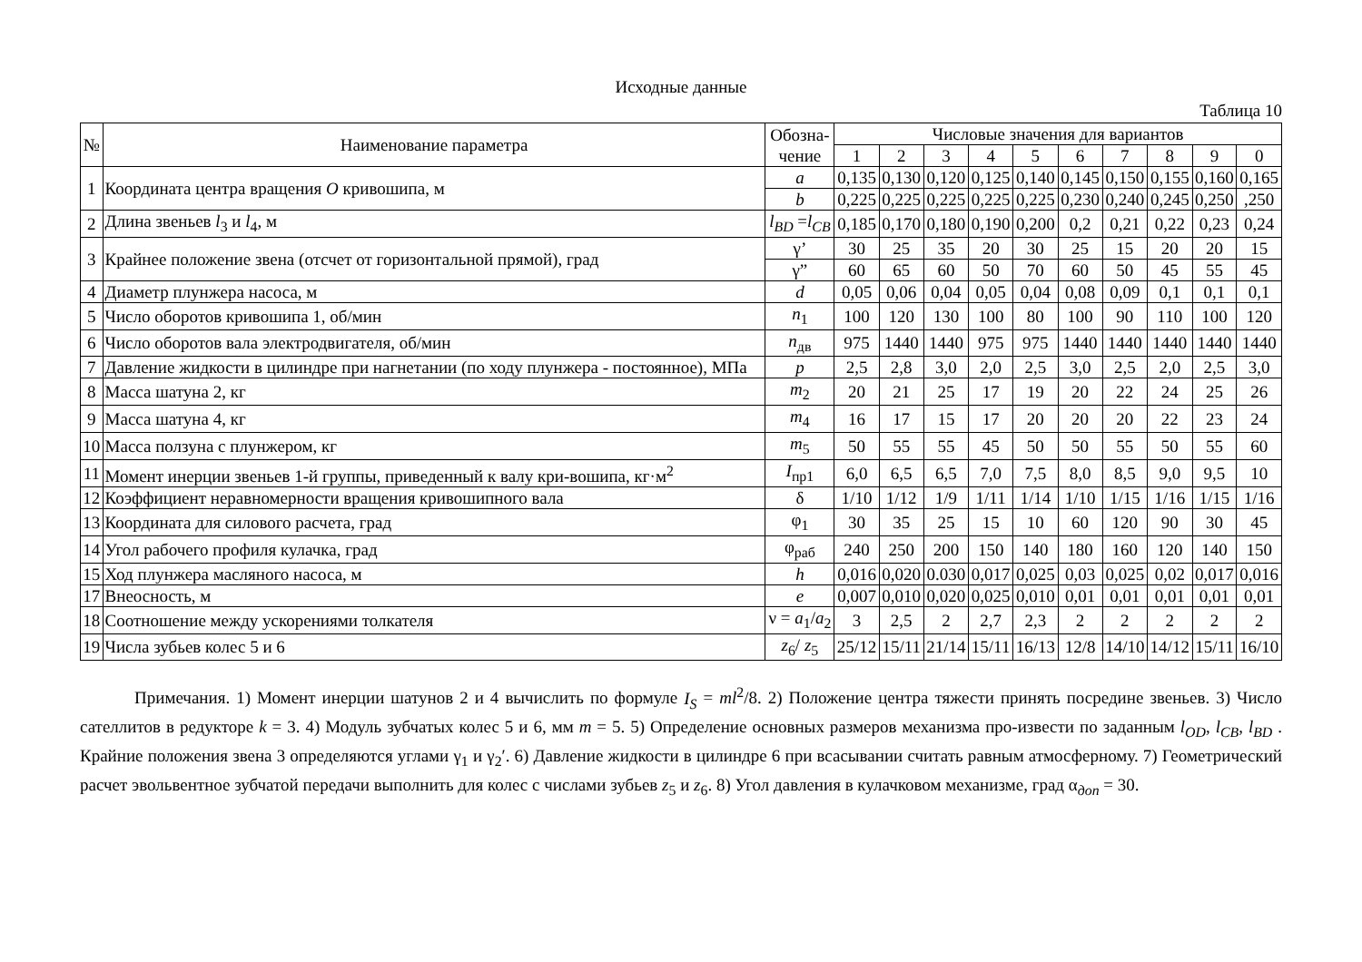Исходные данные
Таблица 10
| № | Наименование параметра | Обозна- чение | Числовые значения для вариантов | | | | | | | | | |
| --- | --- | --- | --- | --- | --- | --- | --- | --- | --- | --- | --- | --- |
| | | | 1 | 2 | 3 | 4 | 5 | 6 | 7 | 8 | 9 | 0 |
| 1 | Координата центра вращения O кривошипа, м | a | 0,135 | 0,130 | 0,120 | 0,125 | 0,140 | 0,145 | 0,150 | 0,155 | 0,160 | 0,165 |
| | | b | 0,225 | 0,225 | 0,225 | 0,225 | 0,225 | 0,230 | 0,240 | 0,245 | 0,250 | ,250 |
| 2 | Длина звеньев l<sub>3</sub> и l<sub>4</sub>, м | l<sub>BD</sub> = l<sub>CB</sub> | 0,185 | 0,170 | 0,180 | 0,190 | 0,200 | 0,2 | 0,21 | 0,22 | 0,23 | 0,24 |
| 3 | Крайнее положение звена (отсчет от горизонтальной прямой), град | γ’ | 30 | 25 | 35 | 20 | 30 | 25 | 15 | 20 | 20 | 15 |
| | | γ” | 60 | 65 | 60 | 50 | 70 | 60 | 50 | 45 | 55 | 45 |
| 4 | Диаметр плунжера насоса, м | d | 0,05 | 0,06 | 0,04 | 0,05 | 0,04 | 0,08 | 0,09 | 0,1 | 0,1 | 0,1 |
| 5 | Число оборотов кривошипа 1, об/мин | n<sub>1</sub> | 100 | 120 | 130 | 100 | 80 | 100 | 90 | 110 | 100 | 120 |
| 6 | Число оборотов вала электродвигателя, об/мин | n<sub>дв</sub> | 975 | 1440 | 1440 | 975 | 975 | 1440 | 1440 | 1440 | 1440 | 1440 |
| 7 | Давление жидкости в цилиндре при нагнетании (по ходу плунжера - постоянное), МПа | p | 2,5 | 2,8 | 3,0 | 2,0 | 2,5 | 3,0 | 2,5 | 2,0 | 2,5 | 3,0 |
| 8 | Масса шатуна 2, кг | m<sub>2</sub> | 20 | 21 | 25 | 17 | 19 | 20 | 22 | 24 | 25 | 26 |
| 9 | Масса шатуна 4, кг | m<sub>4</sub> | 16 | 17 | 15 | 17 | 20 | 20 | 20 | 22 | 23 | 24 |
| 10 | Масса ползуна с плунжером, кг | m<sub>5</sub> | 50 | 55 | 55 | 45 | 50 | 50 | 55 | 50 | 55 | 60 |
| 11 | Момент инерции звеньев 1-й группы, приведенный к валу кри-вошипа, кг·м<sup>2</sup> | I<sub>пр1</sub> | 6,0 | 6,5 | 6,5 | 7,0 | 7,5 | 8,0 | 8,5 | 9,0 | 9,5 | 10 |
| 12 | Коэффициент неравномерности вращения кривошипного вала | δ | 1/10 | 1/12 | 1/9 | 1/11 | 1/14 | 1/10 | 1/15 | 1/16 | 1/15 | 1/16 |
| 13 | Координата для силового расчета, град | φ<sub>1</sub> | 30 | 35 | 25 | 15 | 10 | 60 | 120 | 90 | 30 | 45 |
| 14 | Угол рабочего профиля кулачка, град | φ<sub>раб</sub> | 240 | 250 | 200 | 150 | 140 | 180 | 160 | 120 | 140 | 150 |
| 15 | Ход плунжера масляного насоса, м | h | 0,016 | 0,020 | 0.030 | 0,017 | 0,025 | 0,03 | 0,025 | 0,02 | 0,017 | 0,016 |
| 17 | Внеосность, м | e | 0,007 | 0,010 | 0,020 | 0,025 | 0,010 | 0,01 | 0,01 | 0,01 | 0,01 | 0,01 |
| 18 | Соотношение между ускорениями толкателя | ν = a<sub>1</sub>/ a<sub>2</sub> | 3 | 2,5 | 2 | 2,7 | 2,3 | 2 | 2 | 2 | 2 | 2 |
| 19 | Числа зубьев колес 5 и 6 | z<sub>6</sub>/ z<sub>5</sub> | 25/12 | 15/11 | 21/14 | 15/11 | 16/13 | 12/8 | 14/10 | 14/12 | 15/11 | 16/10 |
Примечания. 1) Момент инерции шатунов 2 и 4 вычислить по формуле I<sub>S</sub> = ml<sup>2</sup>/8. 2) Положение центра тяжести принять посредине звеньев. 3) Число сателлитов в редукторе k = 3. 4) Модуль зубчатых колес 5 и 6, мм m = 5. 5) Определение основных размеров механизма про-извести по заданным l<sub>OD</sub>, l<sub>CB</sub>, l<sub>BD</sub> . Крайние положения звена 3 определяются углами γ<sub>1</sub> и γ<sub>2</sub>′. 6) Давление жидкости в цилиндре 6 при всасывании считать равным атмосферному. 7) Геометрический расчет эвольвентное зубчатой передачи выполнить для колес с числами зубьев z<sub>5</sub> и z<sub>6</sub>. 8) Угол давления в кулачковом механизме, град α<sub>доп</sub> = 30.